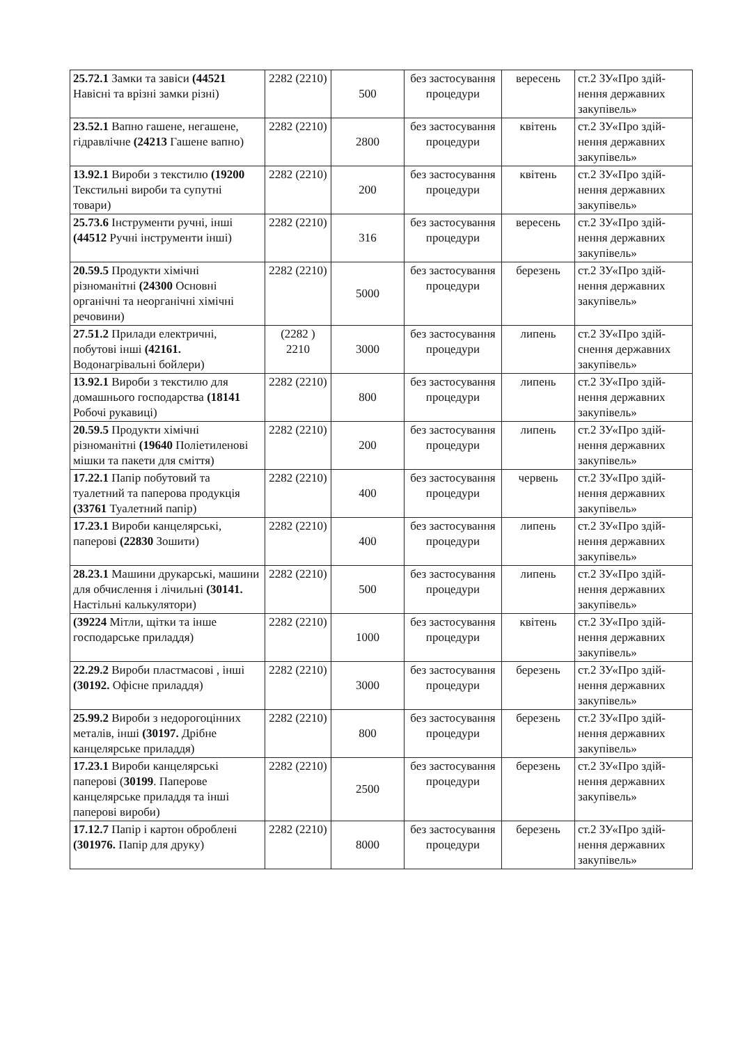| 25.72.1 Замки та завіси (44521 Навісні та врізні замки різні) | 2282 (2210) | 500 | без застосування процедури | вересень | ст.2 ЗУ«Про здій-нення державних закупівель» |
| 23.52.1 Вапно гашене, негашене, гідравлічне (24213 Гашене вапно) | 2282 (2210) | 2800 | без застосування процедури | квітень | ст.2 ЗУ«Про здій-нення державних закупівель» |
| 13.92.1 Вироби з текстилю (19200 Текстильні вироби та супутні товари) | 2282 (2210) | 200 | без застосування процедури | квітень | ст.2 ЗУ«Про здій-нення державних закупівель» |
| 25.73.6 Інструменти ручні, інші (44512 Ручні інструменти інші) | 2282 (2210) | 316 | без застосування процедури | вересень | ст.2 ЗУ«Про здій-нення державних закупівель» |
| 20.59.5 Продукти хімічні різноманітні (24300 Основні органічні та неорганічні хімічні речовини) | 2282 (2210) | 5000 | без застосування процедури | березень | ст.2 ЗУ«Про здій-нення державних закупівель» |
| 27.51.2 Прилади електричні, побутові інші (42161. Водонагрівальні бойлери) | (2282 ) 2210 | 3000 | без застосування процедури | липень | ст.2 ЗУ«Про здій-снення державних закупівель» |
| 13.92.1 Вироби з текстилю для домашнього господарства (18141 Робочі рукавиці) | 2282 (2210) | 800 | без застосування процедури | липень | ст.2 ЗУ«Про здій-нення державних закупівель» |
| 20.59.5 Продукти хімічні різноманітні (19640 Поліетиленові мішки та пакети для сміття) | 2282 (2210) | 200 | без застосування процедури | липень | ст.2 ЗУ«Про здій-нення державних закупівель» |
| 17.22.1 Папір побутовий та туалетний та паперова продукція (33761 Туалетний папір) | 2282 (2210) | 400 | без застосування процедури | червень | ст.2 ЗУ«Про здій-нення державних закупівель» |
| 17.23.1 Вироби канцелярські, паперові (22830 Зошити) | 2282 (2210) | 400 | без застосування процедури | липень | ст.2 ЗУ«Про здій-нення державних закупівель» |
| 28.23.1 Машини друкарські, машини для обчислення і лічильні (30141. Настільні калькулятори) | 2282 (2210) | 500 | без застосування процедури | липень | ст.2 ЗУ«Про здій-нення державних закупівель» |
| (39224 Мітли, щітки та інше господарське приладдя) | 2282 (2210) | 1000 | без застосування процедури | квітень | ст.2 ЗУ«Про здій-нення державних закупівель» |
| 22.29.2 Вироби пластмасові , інші (30192. Офісне приладдя) | 2282 (2210) | 3000 | без застосування процедури | березень | ст.2 ЗУ«Про здій-нення державних закупівель» |
| 25.99.2 Вироби з недорогоцінних металів, інші (30197. Дрібне канцелярське приладдя) | 2282 (2210) | 800 | без застосування процедури | березень | ст.2 ЗУ«Про здій-нення державних закупівель» |
| 17.23.1 Вироби канцелярські паперові ( 30199 . Паперове канцелярське приладдя та інші паперові вироби) | 2282 (2210) | 2500 | без застосування процедури | березень | ст.2 ЗУ«Про здій-нення державних закупівель» |
| 17.12.7 Папір і картон оброблені (301976. Папір для друку) | 2282 (2210) | 8000 | без застосування процедури | березень | ст.2 ЗУ«Про здій-нення державних закупівель» |